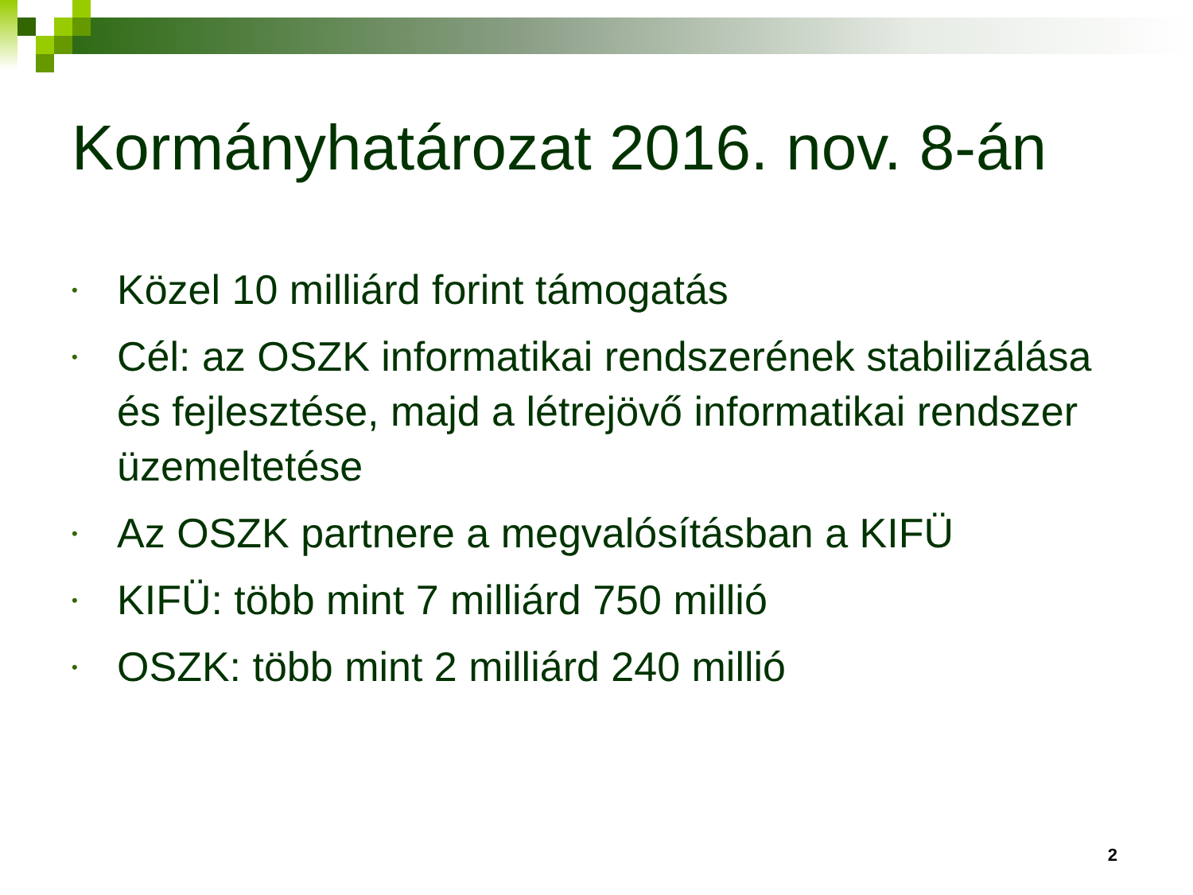Kormányhatározat 2016. nov. 8-án
• Közel 10 milliárd forint támogatás
• Cél: az OSZK informatikai rendszerének stabilizálása és fejlesztése, majd a létrejövő informatikai rendszer üzemeltetése
• Az OSZK partnere a megvalósításban a KIFÜ
• KIFÜ: több mint 7 milliárd 750 millió
• OSZK: több mint 2 milliárd 240 millió
2